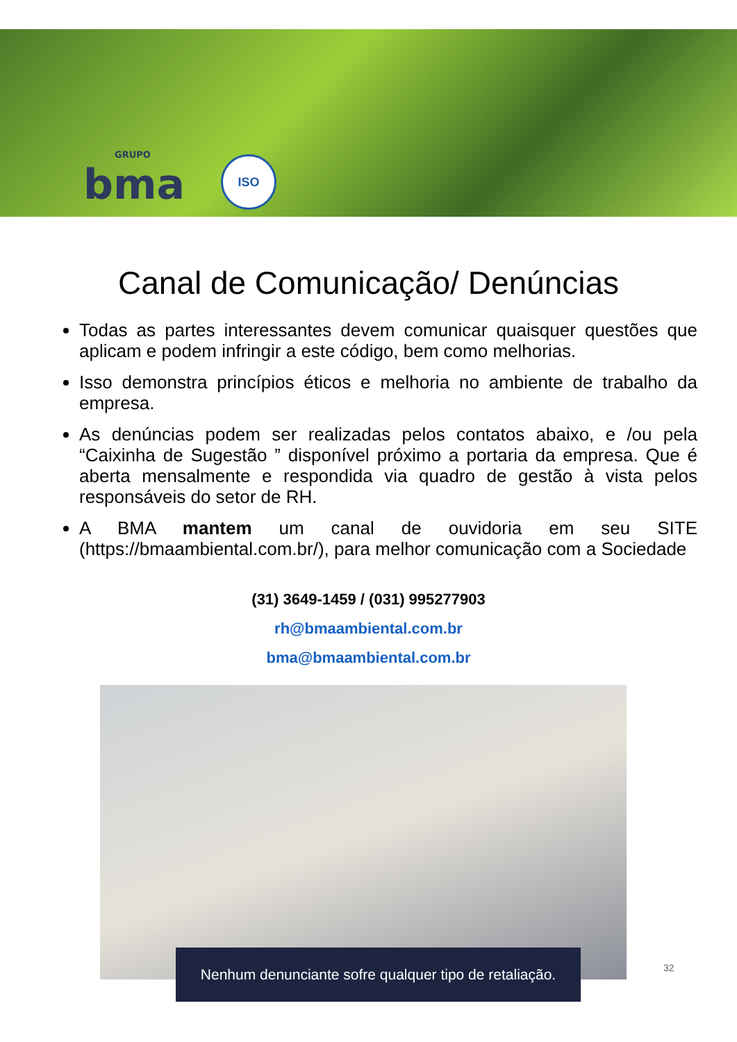GRUPO
bma
ISO
Canal de Comunicação/ Denúncias
Todas as partes interessantes devem comunicar quaisquer questões que aplicam e podem infringir a este código, bem como melhorias.
Isso demonstra princípios éticos e melhoria no ambiente de trabalho da empresa.
As denúncias podem ser realizadas pelos contatos abaixo, e /ou pela “Caixinha de Sugestão ” disponível próximo a portaria da empresa. Que é aberta mensalmente e respondida via quadro de gestão à vista pelos responsáveis do setor de RH.
A BMA mantem um canal de ouvidoria em seu SITE (https://bmaambiental.com.br/), para melhor comunicação com a Sociedade
(31) 3649-1459 / (031) 995277903
rh@bmaambiental.com.br
bma@bmaambiental.com.br
Nenhum denunciante sofre qualquer tipo de retaliação.
32